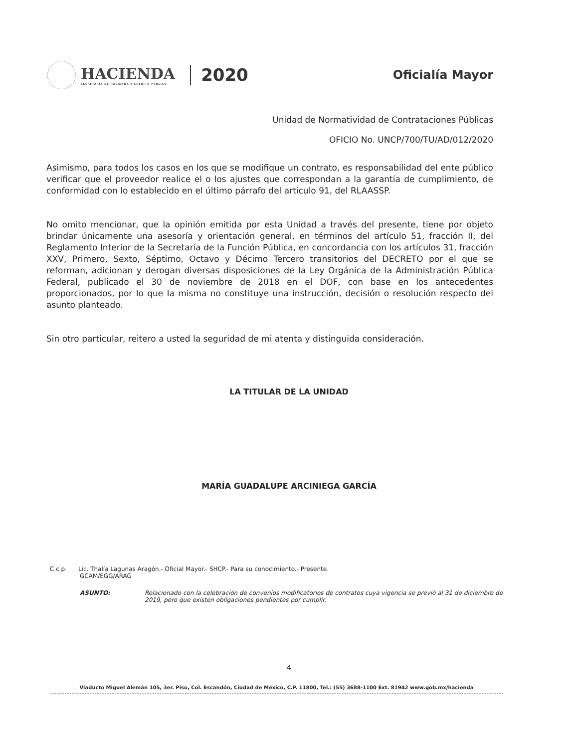HACIENDA
SECRETARÍA DE HACIENDA Y CRÉDITO PÚBLICO
2020
Oficialía Mayor
Unidad de Normatividad de Contrataciones Públicas
OFICIO No. UNCP/700/TU/AD/012/2020
Asimismo, para todos los casos en los que se modifique un contrato, es responsabilidad del ente público verificar que el proveedor realice el o los ajustes que correspondan a la garantía de cumplimiento, de conformidad con lo establecido en el último párrafo del artículo 91, del RLAASSP.
No omito mencionar, que la opinión emitida por esta Unidad a través del presente, tiene por objeto brindar únicamente una asesoría y orientación general, en términos del artículo 51, fracción II, del Reglamento Interior de la Secretaría de la Función Pública, en concordancia con los artículos 31, fracción XXV, Primero, Sexto, Séptimo, Octavo y Décimo Tercero transitorios del DECRETO por el que se reforman, adicionan y derogan diversas disposiciones de la Ley Orgánica de la Administración Pública Federal, publicado el 30 de noviembre de 2018 en el DOF, con base en los antecedentes proporcionados, por lo que la misma no constituye una instrucción, decisión o resolución respecto del asunto planteado.
Sin otro particular, reitero a usted la seguridad de mi atenta y distinguida consideración.
LA TITULAR DE LA UNIDAD
MARÍA GUADALUPE ARCINIEGA GARCÍA
C.c.p. Lic. Thalía Lagunas Aragón.- Oficial Mayor.- SHCP.- Para su conocimiento.- Presente.
GCAM/EGG/ARAG
ASUNTO: Relacionado con la celebración de convenios modificatorios de contratos cuya vigencia se previó al 31 de diciembre de 2019, pero que existen obligaciones pendientes por cumplir.
4
Viaducto Miguel Alemán 105, 3er. Piso, Col. Escandón, Ciudad de México, C.P. 11800, Tel.: (55) 3688-1100 Ext. 81942 www.gob.mx/hacienda